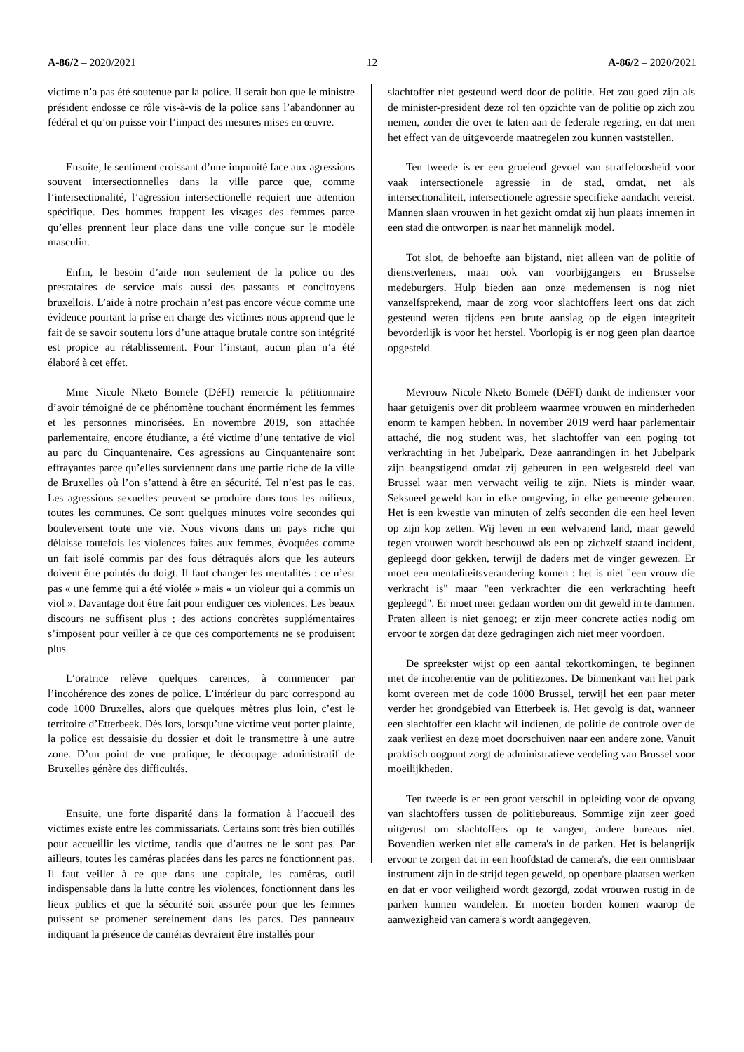A-86/2 – 2020/2021 12 A-86/2 – 2020/2021
victime n’a pas été soutenue par la police. Il serait bon que le ministre président endosse ce rôle vis-à-vis de la police sans l’abandonner au fédéral et qu’on puisse voir l’impact des mesures mises en œuvre.
Ensuite, le sentiment croissant d’une impunité face aux agressions souvent intersectionnelles dans la ville parce que, comme l’intersectionalité, l’agression intersectionelle requiert une attention spécifique. Des hommes frappent les visages des femmes parce qu’elles prennent leur place dans une ville conçue sur le modèle masculin.
Enfin, le besoin d’aide non seulement de la police ou des prestataires de service mais aussi des passants et concitoyens bruxellois. L’aide à notre prochain n’est pas encore vécue comme une évidence pourtant la prise en charge des victimes nous apprend que le fait de se savoir soutenu lors d’une attaque brutale contre son intégrité est propice au rétablissement. Pour l’instant, aucun plan n’a été élaboré à cet effet.
Mme Nicole Nketo Bomele (DéFI) remercie la pétitionnaire d’avoir témoigné de ce phénomène touchant énormément les femmes et les personnes minorisées. En novembre 2019, son attachée parlementaire, encore étudiante, a été victime d’une tentative de viol au parc du Cinquantenaire. Ces agressions au Cinquantenaire sont effrayantes parce qu’elles surviennent dans une partie riche de la ville de Bruxelles où l’on s’attend à être en sécurité. Tel n’est pas le cas. Les agressions sexuelles peuvent se produire dans tous les milieux, toutes les communes. Ce sont quelques minutes voire secondes qui bouleversent toute une vie. Nous vivons dans un pays riche qui délaisse toutefois les violences faites aux femmes, évoquées comme un fait isolé commis par des fous détraqués alors que les auteurs doivent être pointés du doigt. Il faut changer les mentalités : ce n’est pas « une femme qui a été violée » mais « un violeur qui a commis un viol ». Davantage doit être fait pour endiguer ces violences. Les beaux discours ne suffisent plus ; des actions concrètes supplémentaires s’imposent pour veiller à ce que ces comportements ne se produisent plus.
L’oratrice relève quelques carences, à commencer par l’incohérence des zones de police. L’intérieur du parc correspond au code 1000 Bruxelles, alors que quelques mètres plus loin, c’est le territoire d’Etterbeek. Dès lors, lorsqu’une victime veut porter plainte, la police est dessaisie du dossier et doit le transmettre à une autre zone. D’un point de vue pratique, le découpage administratif de Bruxelles génère des difficultés.
Ensuite, une forte disparité dans la formation à l’accueil des victimes existe entre les commissariats. Certains sont très bien outillés pour accueillir les victime, tandis que d’autres ne le sont pas. Par ailleurs, toutes les caméras placées dans les parcs ne fonctionnent pas. Il faut veiller à ce que dans une capitale, les caméras, outil indispensable dans la lutte contre les violences, fonctionnent dans les lieux publics et que la sécurité soit assurée pour que les femmes puissent se promener sereinement dans les parcs. Des panneaux indiquant la présence de caméras devraient être installés pour
slachtoffer niet gesteund werd door de politie. Het zou goed zijn als de minister-president deze rol ten opzichte van de politie op zich zou nemen, zonder die over te laten aan de federale regering, en dat men het effect van de uitgevoerde maatregelen zou kunnen vaststellen.
Ten tweede is er een groeiend gevoel van straffeloosheid voor vaak intersectionele agressie in de stad, omdat, net als intersectionaliteit, intersectionele agressie specifieke aandacht vereist. Mannen slaan vrouwen in het gezicht omdat zij hun plaats innemen in een stad die ontworpen is naar het mannelijk model.
Tot slot, de behoefte aan bijstand, niet alleen van de politie of dienstverleners, maar ook van voorbijgangers en Brusselse medeburgers. Hulp bieden aan onze medemensen is nog niet vanzelfsprekend, maar de zorg voor slachtoffers leert ons dat zich gesteund weten tijdens een brute aanslag op de eigen integriteit bevorderlijk is voor het herstel. Voorlopig is er nog geen plan daartoe opgesteld.
Mevrouw Nicole Nketo Bomele (DéFI) dankt de indienster voor haar getuigenis over dit probleem waarmee vrouwen en minderheden enorm te kampen hebben. In november 2019 werd haar parlementair attaché, die nog student was, het slachtoffer van een poging tot verkrachting in het Jubelpark. Deze aanrandingen in het Jubelpark zijn beangstigend omdat zij gebeuren in een welgesteld deel van Brussel waar men verwacht veilig te zijn. Niets is minder waar. Seksueel geweld kan in elke omgeving, in elke gemeente gebeuren. Het is een kwestie van minuten of zelfs seconden die een heel leven op zijn kop zetten. Wij leven in een welvarend land, maar geweld tegen vrouwen wordt beschouwd als een op zichzelf staand incident, gepleegd door gekken, terwijl de daders met de vinger gewezen. Er moet een mentaliteitsverandering komen : het is niet "een vrouw die verkracht is" maar "een verkrachter die een verkrachting heeft gepleegd". Er moet meer gedaan worden om dit geweld in te dammen. Praten alleen is niet genoeg; er zijn meer concrete acties nodig om ervoor te zorgen dat deze gedragingen zich niet meer voordoen.
De spreekster wijst op een aantal tekortkomingen, te beginnen met de incoherentie van de politiezones. De binnenkant van het park komt overeen met de code 1000 Brussel, terwijl het een paar meter verder het grondgebied van Etterbeek is. Het gevolg is dat, wanneer een slachtoffer een klacht wil indienen, de politie de controle over de zaak verliest en deze moet doorschuiven naar een andere zone. Vanuit praktisch oogpunt zorgt de administratieve verdeling van Brussel voor moeilijkheden.
Ten tweede is er een groot verschil in opleiding voor de opvang van slachtoffers tussen de politiebureaus. Sommige zijn zeer goed uitgerust om slachtoffers op te vangen, andere bureaus niet. Bovendien werken niet alle camera's in de parken. Het is belangrijk ervoor te zorgen dat in een hoofdstad de camera's, die een onmisbaar instrument zijn in de strijd tegen geweld, op openbare plaatsen werken en dat er voor veiligheid wordt gezorgd, zodat vrouwen rustig in de parken kunnen wandelen. Er moeten borden komen waarop de aanwezigheid van camera's wordt aangegeven,